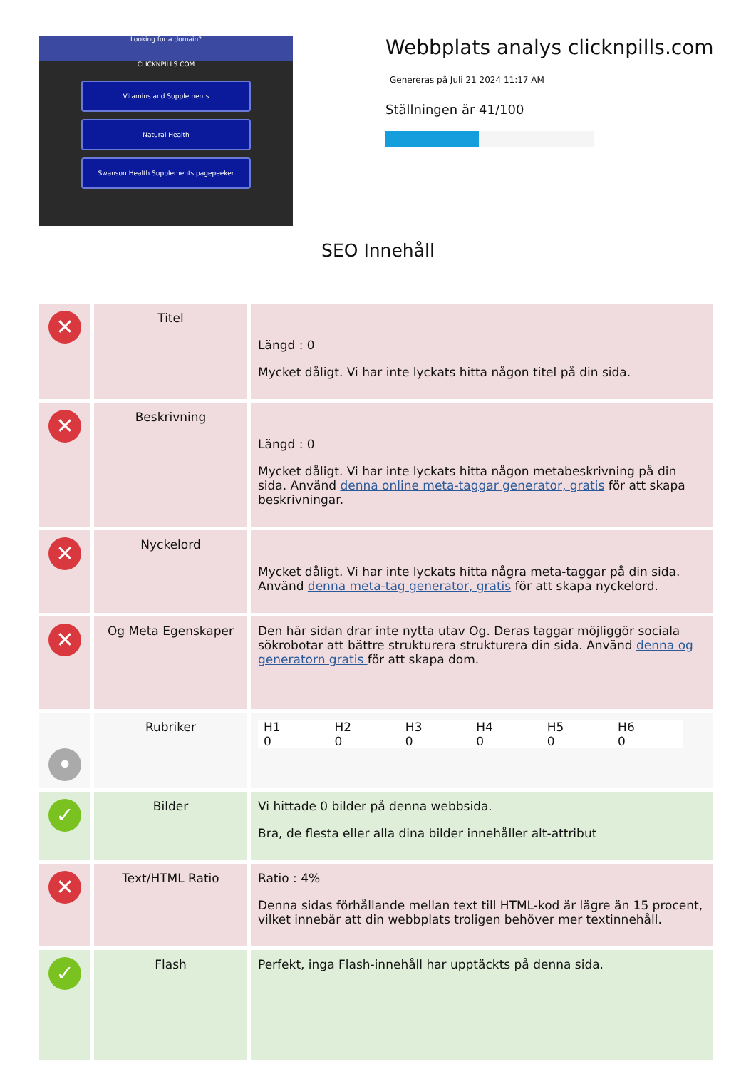Looking for a domain?
CLICKNPILLS.COM
Vitamins and Supplements
Natural Health
Swanson Health Supplements pagepeeker
Webbplats analys clicknpills.com
Genereras på Juli 21 2024 11:17 AM
Ställningen är 41/100
SEO Innehåll
| ✕ | Titel | Längd : 0 Mycket dåligt. Vi har inte lyckats hitta någon titel på din sida. |
| ✕ | Beskrivning | Längd : 0 Mycket dåligt. Vi har inte lyckats hitta någon metabeskrivning på din sida. Använd denna online meta-taggar generator, gratis för att skapa beskrivningar. |
| ✕ | Nyckelord | Mycket dåligt. Vi har inte lyckats hitta några meta-taggar på din sida. Använd denna meta-tag generator, gratis för att skapa nyckelord. |
| ✕ | Og Meta Egenskaper | Den här sidan drar inte nytta utav Og. Deras taggar möjliggör sociala sökrobotar att bättre strukturera strukturera din sida. Använd denna og generatorn gratis för att skapa dom. |
| • | Rubriker | / H1 / H2 / H3 / H4 / H5 / H6 / / 0 / 0 / 0 / 0 / 0 / 0 / |
| ✓ | Bilder | Vi hittade 0 bilder på denna webbsida. Bra, de flesta eller alla dina bilder innehåller alt-attribut |
| ✕ | Text/HTML Ratio | Ratio : 4% Denna sidas förhållande mellan text till HTML-kod är lägre än 15 procent, vilket innebär att din webbplats troligen behöver mer textinnehåll. |
| ✓ | Flash | Perfekt, inga Flash-innehåll har upptäckts på denna sida. |